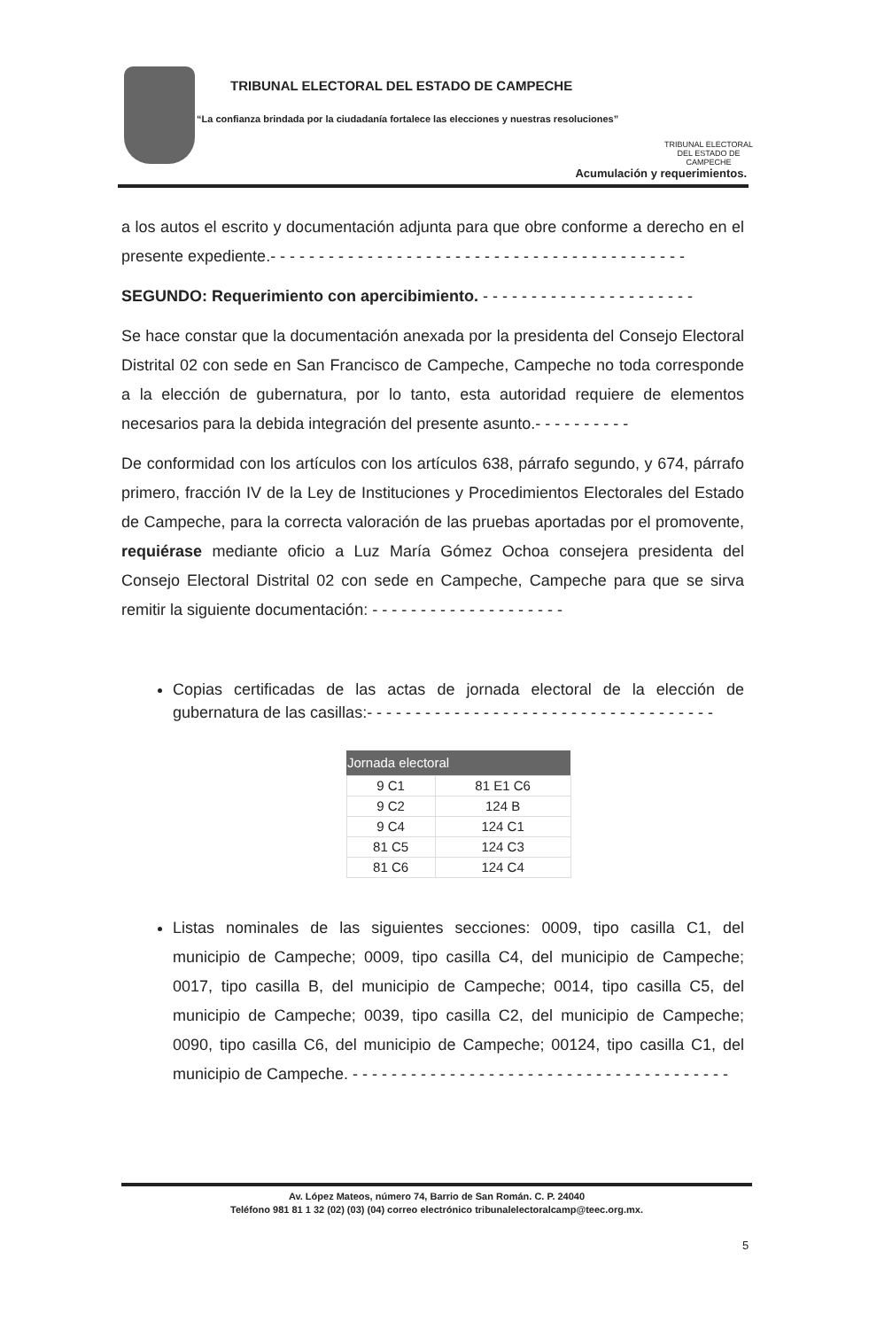TRIBUNAL ELECTORAL DEL ESTADO DE CAMPECHE
“La confianza brindada por la ciudadanía fortalece las elecciones y nuestras resoluciones”
TRIBUNAL ELECTORAL
DEL ESTADO DE CAMPECHE
Acumulación y requerimientos.
a los autos el escrito y documentación adjunta para que obre conforme a derecho en el presente expediente.- - - - - - - - - - - - - - - - - - - - - - - - - - - - - - - - - - - - - - - - - - -
SEGUNDO: Requerimiento con apercibimiento. - - - - - - - - - - - - - - - - - - - - - -
Se hace constar que la documentación anexada por la presidenta del Consejo Electoral Distrital 02 con sede en San Francisco de Campeche, Campeche no toda corresponde a la elección de gubernatura, por lo tanto, esta autoridad requiere de elementos necesarios para la debida integración del presente asunto.- - - - - - - - - -
De conformidad con los artículos con los artículos 638, párrafo segundo, y 674, párrafo primero, fracción IV de la Ley de Instituciones y Procedimientos Electorales del Estado de Campeche, para la correcta valoración de las pruebas aportadas por el promovente, requiérase mediante oficio a Luz María Gómez Ochoa consejera presidenta del Consejo Electoral Distrital 02 con sede en Campeche, Campeche para que se sirva remitir la siguiente documentación: - - - - - - - - - - - - - - - - - - - -
Copias certificadas de las actas de jornada electoral de la elección de gubernatura de las casillas:- - - - - - - - - - - - - - - - - - - - - - - - - - - - - - - - - - - -
| Jornada electoral | |
| --- | --- |
| 9 C1 | 81 E1 C6 |
| 9 C2 | 124 B |
| 9 C4 | 124 C1 |
| 81 C5 | 124 C3 |
| 81 C6 | 124 C4 |
Listas nominales de las siguientes secciones: 0009, tipo casilla C1, del municipio de Campeche; 0009, tipo casilla C4, del municipio de Campeche; 0017, tipo casilla B, del municipio de Campeche; 0014, tipo casilla C5, del municipio de Campeche; 0039, tipo casilla C2, del municipio de Campeche; 0090, tipo casilla C6, del municipio de Campeche; 00124, tipo casilla C1, del municipio de Campeche. - - - - - - - - - - - - - - - - - - - - - - - - - - - - - - - - - - - - - - -
Av. López Mateos, número 74, Barrio de San Román. C. P. 24040
Teléfono 981 81 1 32 (02) (03) (04) correo electrónico tribunalelectoralcamp@teec.org.mx.
5